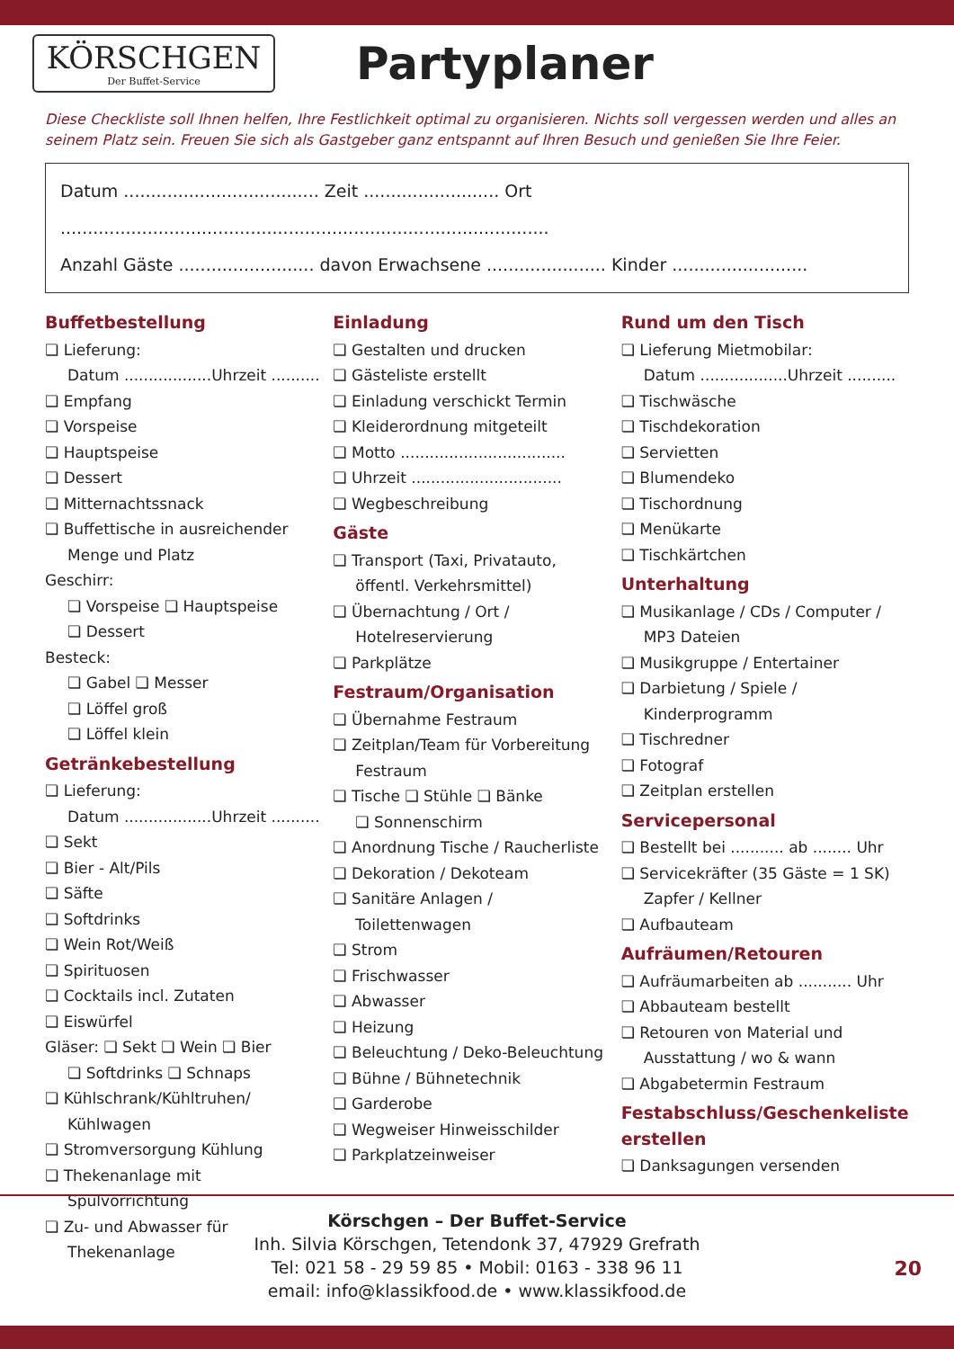KÖRSCHGEN
Der Buffet-Service
Partyplaner
Diese Checkliste soll Ihnen helfen, Ihre Festlichkeit optimal zu organisieren. Nichts soll vergessen werden und alles an seinem Platz sein. Freuen Sie sich als Gastgeber ganz entspannt auf Ihren Besuch und genießen Sie Ihre Feier.
Datum .................................... Zeit ......................... Ort ..........................................................................................
Anzahl Gäste ......................... davon Erwachsene ...................... Kinder .........................
Buffetbestellung
❏ Lieferung:
Datum ..................Uhrzeit ..........
❏ Empfang
❏ Vorspeise
❏ Hauptspeise
❏ Dessert
❏ Mitternachtssnack
❏ Buffettische in ausreichender
Menge und Platz
Geschirr:
❏ Vorspeise ❏ Hauptspeise
❏ Dessert
Besteck:
❏ Gabel ❏ Messer
❏ Löffel groß
❏ Löffel klein
Getränkebestellung
❏ Lieferung:
Datum ..................Uhrzeit ..........
❏ Sekt
❏ Bier - Alt/Pils
❏ Säfte
❏ Softdrinks
❏ Wein Rot/Weiß
❏ Spirituosen
❏ Cocktails incl. Zutaten
❏ Eiswürfel
Gläser: ❏ Sekt ❏ Wein ❏ Bier
❏ Softdrinks ❏ Schnaps
❏ Kühlschrank/Kühltruhen/
Kühlwagen
❏ Stromversorgung Kühlung
❏ Thekenanlage mit
Spülvorrichtung
❏ Zu- und Abwasser für
Thekenanlage
Einladung
❏ Gestalten und drucken
❏ Gästeliste erstellt
❏ Einladung verschickt Termin
❏ Kleiderordnung mitgeteilt
❏ Motto ..................................
❏ Uhrzeit ...............................
❏ Wegbeschreibung
Gäste
❏ Transport (Taxi, Privatauto,
öffentl. Verkehrsmittel)
❏ Übernachtung / Ort /
Hotelreservierung
❏ Parkplätze
Festraum/Organisation
❏ Übernahme Festraum
❏ Zeitplan/Team für Vorbereitung
Festraum
❏ Tische ❏ Stühle ❏ Bänke
❏ Sonnenschirm
❏ Anordnung Tische / Raucherliste
❏ Dekoration / Dekoteam
❏ Sanitäre Anlagen /
Toilettenwagen
❏ Strom
❏ Frischwasser
❏ Abwasser
❏ Heizung
❏ Beleuchtung / Deko-Beleuchtung
❏ Bühne / Bühnetechnik
❏ Garderobe
❏ Wegweiser Hinweisschilder
❏ Parkplatzeinweiser
Rund um den Tisch
❏ Lieferung Mietmobilar:
Datum ..................Uhrzeit ..........
❏ Tischwäsche
❏ Tischdekoration
❏ Servietten
❏ Blumendeko
❏ Tischordnung
❏ Menükarte
❏ Tischkärtchen
Unterhaltung
❏ Musikanlage / CDs / Computer /
MP3 Dateien
❏ Musikgruppe / Entertainer
❏ Darbietung / Spiele /
Kinderprogramm
❏ Tischredner
❏ Fotograf
❏ Zeitplan erstellen
Servicepersonal
❏ Bestellt bei ........... ab ........ Uhr
❏ Servicekräfter (35 Gäste = 1 SK)
Zapfer / Kellner
❏ Aufbauteam
Aufräumen/Retouren
❏ Aufräumarbeiten ab ........... Uhr
❏ Abbauteam bestellt
❏ Retouren von Material und
Ausstattung / wo & wann
❏ Abgabetermin Festraum
Festabschluss/Geschenkeliste erstellen
❏ Danksagungen versenden
Körschgen – Der Buffet-Service
Inh. Silvia Körschgen, Tetendonk 37, 47929 Grefrath
Tel: 021 58 - 29 59 85 • Mobil: 0163 - 338 96 11
email: info@klassikfood.de • www.klassikfood.de
20